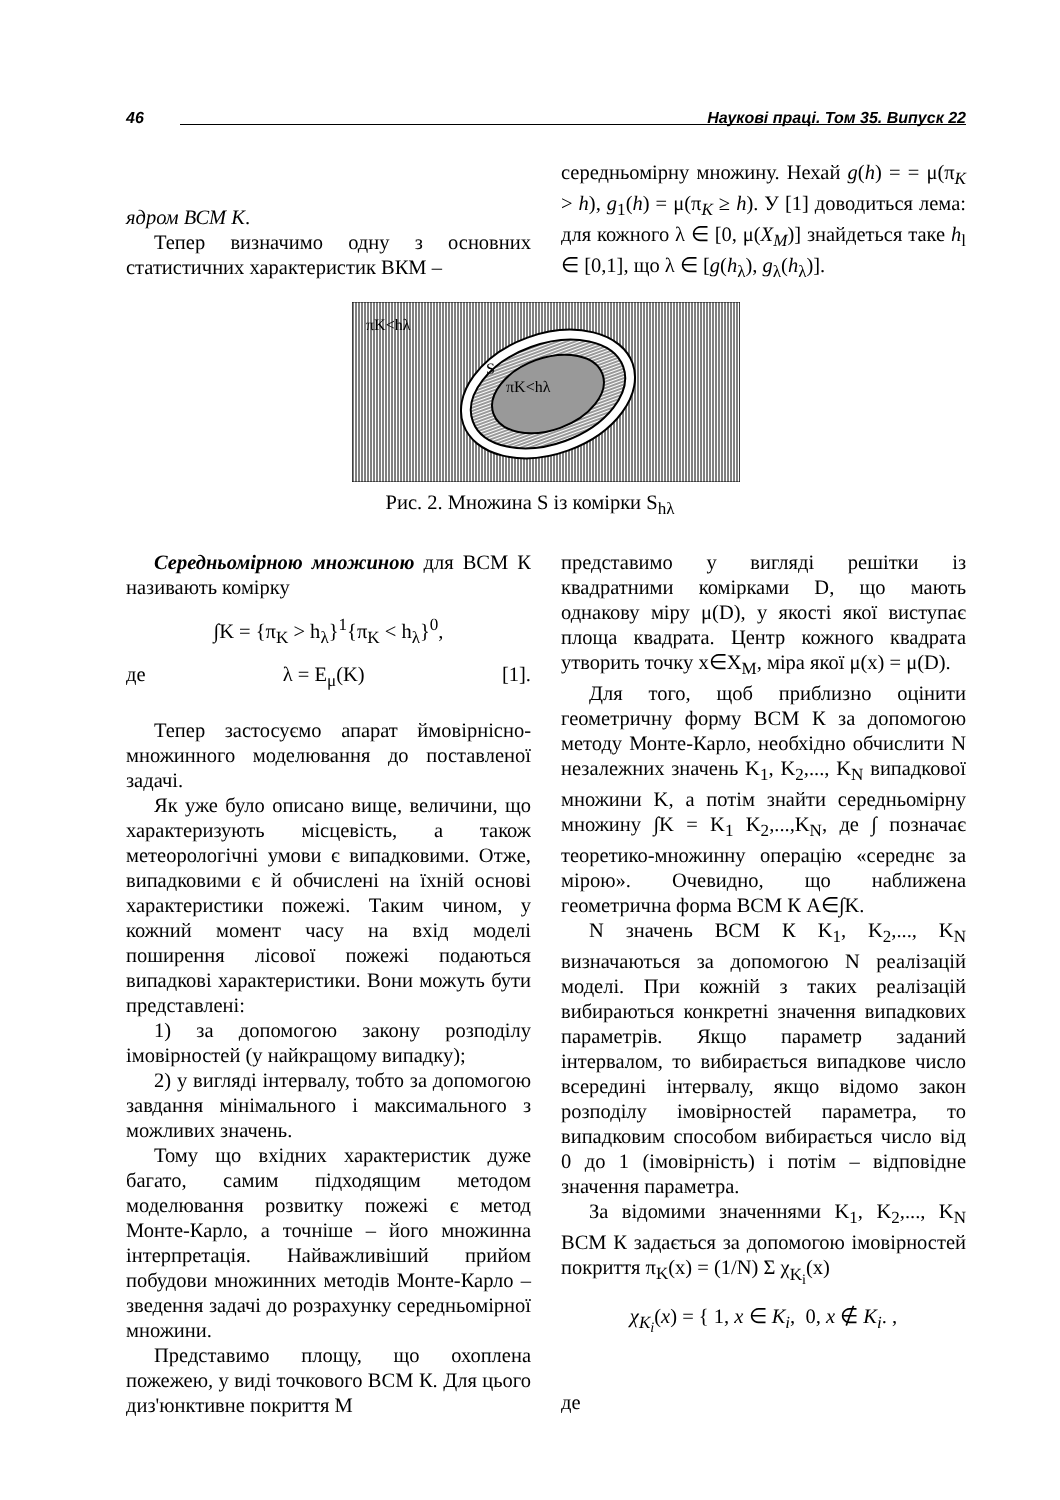46 Наукові праці. Том 35. Випуск 22
ядром ВСМ K.
Тепер визначимо одну з основних статистичних характеристик ВКМ –
середньомірну множину. Нехай g(h) = = μ(π<sub>K</sub> > h), g<sub>1</sub>(h) = μ(π<sub>K</sub> ≥ h). У [1] доводиться лема: для кожного λ ∈ [0, μ(X<sub>M</sub>)] знайдеться таке h<sub>l</sub> ∈ [0,1], що λ ∈ [g(h<sub>λ</sub>), g<sub>λ</sub>(h<sub>λ</sub>)].
πK<hλ
S
πK<hλ
Рис. 2. Множина S із комірки S<sub>hλ</sub>
Середньомірною множиною для ВСМ К називають комірку
∫K = {π<sub>K</sub> > h<sub>λ</sub>}<sup>1</sup>{π<sub>K</sub> < h<sub>λ</sub>}<sup>0</sup>,
де λ = E<sub>μ</sub>(K) [1].
Тепер застосуємо апарат ймовірнісно-множинного моделювання до поставленої задачі.
Як уже було описано вище, величини, що характеризують місцевість, а також метеорологічні умови є випадковими. Отже, випадковими є й обчислені на їхній основі характеристики пожежі. Таким чином, у кожний момент часу на вхід моделі поширення лісової пожежі подаються випадкові характеристики. Вони можуть бути представлені:
1) за допомогою закону розподілу імовірностей (у найкращому випадку);
2) у вигляді інтервалу, тобто за допомогою завдання мінімального і максимального з можливих значень.
Тому що вхідних характеристик дуже багато, самим підходящим методом моделювання розвитку пожежі є метод Монте-Карло, а точніше – його множинна інтерпретація. Найважливіший прийом побудови множинних методів Монте-Карло – зведення задачі до розрахунку середньомірної множини.
Представимо площу, що охоплена пожежею, у виді точкового ВСМ К. Для цього диз'юнктивне покриття М
представимо у вигляді решітки із квадратними комірками D, що мають однакову міру μ(D), у якості якої виступає площа квадрата. Центр кожного квадрата утворить точку x∈X<sub>M</sub>, міра якої μ(x) = μ(D).
Для того, щоб приблизно оцінити геометричну форму ВСМ К за допомогою методу Монте-Карло, необхідно обчислити N незалежних значень K<sub>1</sub>, K<sub>2</sub>,..., K<sub>N</sub> випадкової множини K, а потім знайти середньомірну множину ∫K = K<sub>1</sub> K<sub>2</sub>,...,K<sub>N</sub>, де ∫ позначає теоретико-множинну операцію «середнє за мірою». Очевидно, що наближена геометрична форма ВСМ К A∈∫K.
N значень ВСМ К K<sub>1</sub>, K<sub>2</sub>,..., K<sub>N</sub> визначаються за допомогою N реалізацій моделі. При кожній з таких реалізацій вибираються конкретні значення випадкових параметрів. Якщо параметр заданий інтервалом, то вибирається випадкове число всередині інтервалу, якщо відомо закон розподілу імовірностей параметра, то випадковим способом вибирається число від 0 до 1 (імовірність) і потім – відповідне значення параметра.
За відомими значеннями K<sub>1</sub>, K<sub>2</sub>,..., K<sub>N</sub> ВСМ К задається за допомогою імовірностей покриття π<sub>K</sub>(x) = (1/N) Σ χ<sub>K<sub>i</sub></sub>(x)
χ<sub>K<sub>i</sub></sub>(x) = { 1, x ∈ K<sub>i</sub>, 0, x ∉ K<sub>i</sub>. ,
де